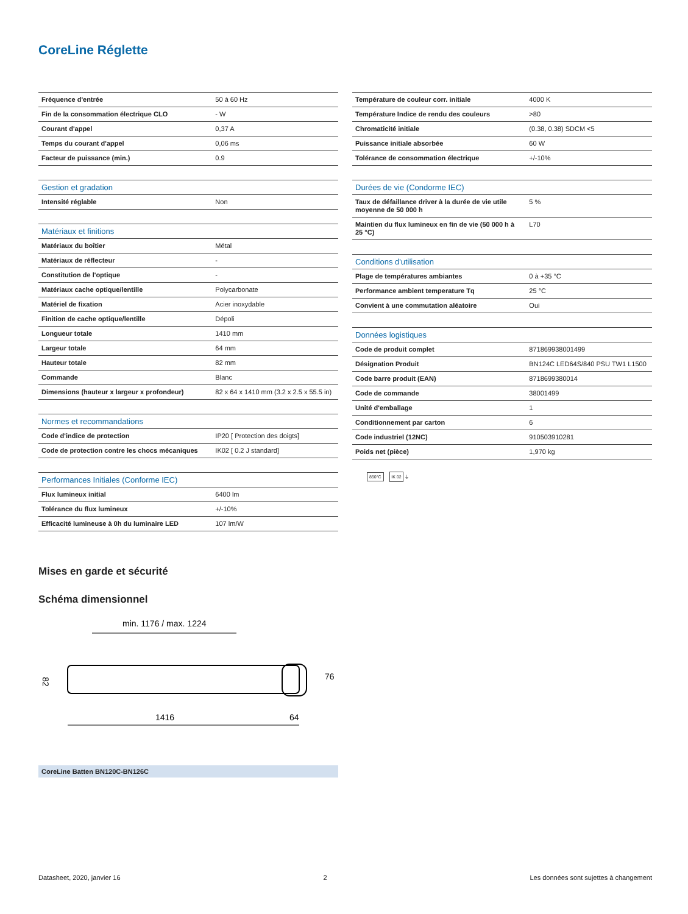CoreLine Réglette
| Fréquence d'entrée | 50 à 60 Hz |
| Fin de la consommation électrique CLO | - W |
| Courant d'appel | 0,37 A |
| Temps du courant d'appel | 0,06 ms |
| Facteur de puissance (min.) | 0.9 |
| Gestion et gradation | |
| --- | --- |
| Intensité réglable | Non |
| Matériaux et finitions | |
| --- | --- |
| Matériaux du boîtier | Métal |
| Matériaux de réflecteur | - |
| Constitution de l'optique | - |
| Matériaux cache optique/lentille | Polycarbonate |
| Matériel de fixation | Acier inoxydable |
| Finition de cache optique/lentille | Dépoli |
| Longueur totale | 1410 mm |
| Largeur totale | 64 mm |
| Hauteur totale | 82 mm |
| Commande | Blanc |
| Dimensions (hauteur x largeur x profondeur) | 82 x 64 x 1410 mm (3.2 x 2.5 x 55.5 in) |
| Normes et recommandations | |
| --- | --- |
| Code d'indice de protection | IP20 [ Protection des doigts] |
| Code de protection contre les chocs mécaniques | IK02 [ 0.2 J standard] |
| Performances Initiales (Conforme IEC) | |
| --- | --- |
| Flux lumineux initial | 6400 lm |
| Tolérance du flux lumineux | +/-10% |
| Efficacité lumineuse à 0h du luminaire LED | 107 lm/W |
| Température de couleur corr. initiale | 4000 K |
| Température Indice de rendu des couleurs | >80 |
| Chromaticité initiale | (0.38, 0.38) SDCM <5 |
| Puissance initiale absorbée | 60 W |
| Tolérance de consommation électrique | +/-10% |
| Durées de vie (Condorme IEC) | |
| --- | --- |
| Taux de défaillance driver à la durée de vie utile moyenne de 50 000 h | 5 % |
| Maintien du flux lumineux en fin de vie (50 000 h à 25 °C) | L70 |
| Conditions d'utilisation | |
| --- | --- |
| Plage de températures ambiantes | 0 à +35 °C |
| Performance ambient temperature Tq | 25 °C |
| Convient à une commutation aléatoire | Oui |
| Données logistiques | |
| --- | --- |
| Code de produit complet | 871869938001499 |
| Désignation Produit | BN124C LED64S/840 PSU TW1 L1500 |
| Code barre produit (EAN) | 8718699380014 |
| Code de commande | 38001499 |
| Unité d'emballage | 1 |
| Conditionnement par carton | 6 |
| Code industriel (12NC) | 910503910281 |
| Poids net (pièce) | 1,970 kg |
850°C IK 02 ⏚
Mises en garde et sécurité
Schéma dimensionnel
min. 1176 / max. 1224
1416
82
64
76
CoreLine Batten BN120C-BN126C
Datasheet, 2020, janvier 16 2 Les données sont sujettes à changement